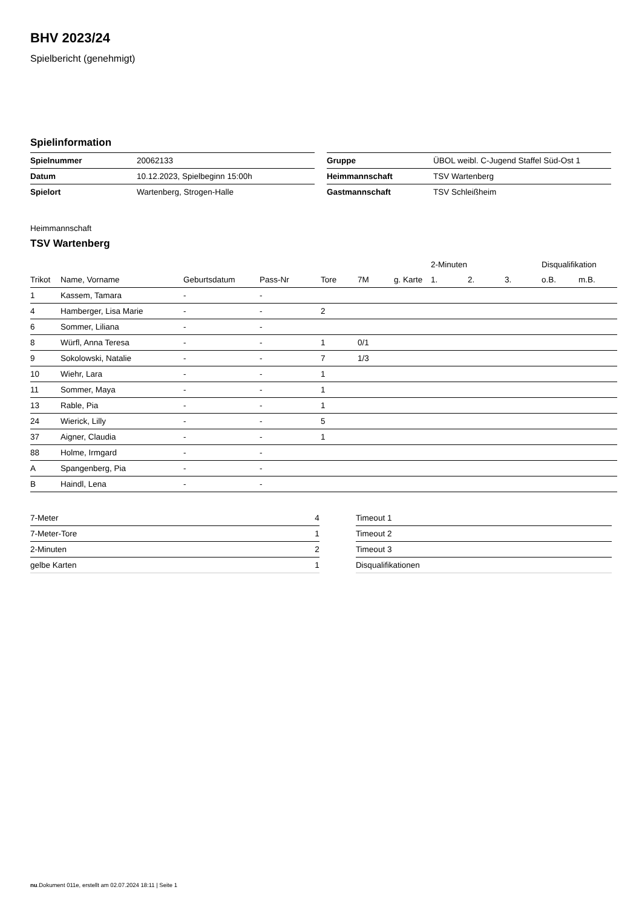BHV 2023/24
Spielbericht (genehmigt)
Spielinformation
| Spielnummer | 20062133 |
| Datum | 10.12.2023, Spielbeginn 15:00h |
| Spielort | Wartenberg, Strogen-Halle |
| Gruppe | ÜBOL weibl. C-Jugend Staffel Süd-Ost 1 |
| Heimmannschaft | TSV Wartenberg |
| Gastmannschaft | TSV Schleißheim |
Heimmannschaft
TSV Wartenberg
| | | | | | | | 2-Minuten | | | Disqualifikation | |
| --- | --- | --- | --- | --- | --- | --- | --- | --- | --- | --- | --- |
| Trikot | Name, Vorname | Geburtsdatum | Pass-Nr | Tore | 7M | g. Karte | 1. | 2. | 3. | o.B. | m.B. |
| 1 | Kassem, Tamara | - | - | | | | | | | | |
| 4 | Hamberger, Lisa Marie | - | - | 2 | | | | | | | |
| 6 | Sommer, Liliana | - | - | | | | | | | | |
| 8 | Würfl, Anna Teresa | - | - | 1 | 0/1 | | | | | | |
| 9 | Sokolowski, Natalie | - | - | 7 | 1/3 | | | | | | |
| 10 | Wiehr, Lara | - | - | 1 | | | | | | | |
| 11 | Sommer, Maya | - | - | 1 | | | | | | | |
| 13 | Rable, Pia | - | - | 1 | | | | | | | |
| 24 | Wierick, Lilly | - | - | 5 | | | | | | | |
| 37 | Aigner, Claudia | - | - | 1 | | | | | | | |
| 88 | Holme, Irmgard | - | - | | | | | | | | |
| A | Spangenberg, Pia | - | - | | | | | | | | |
| B | Haindl, Lena | - | - | | | | | | | | |
| 7-Meter | 4 |
| 7-Meter-Tore | 1 |
| 2-Minuten | 2 |
| gelbe Karten | 1 |
| Timeout 1 |
| Timeout 2 |
| Timeout 3 |
| Disqualifikationen |
nu.Dokument 011e, erstellt am 02.07.2024 18:11 | Seite 1